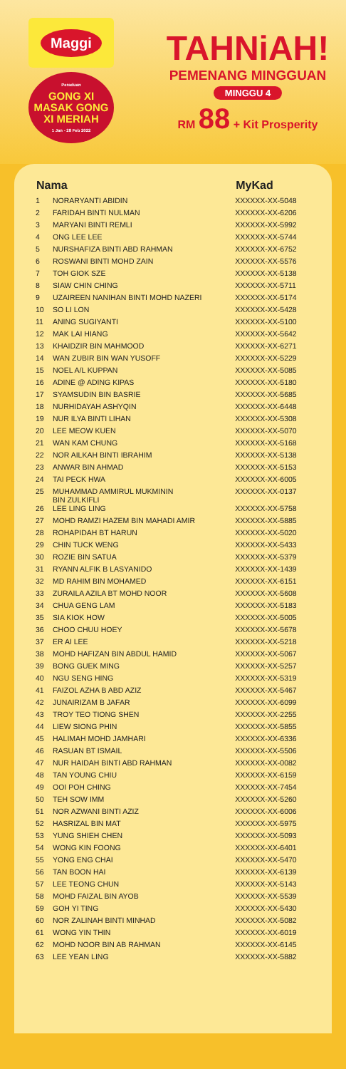Maggi
Peraduan
GONG XI MASAK GONG XI MERIAH
1 Jan - 28 Feb 2022
TAHNiAH!
PEMENANG MINGGUAN
MINGGU 4
RM 88 + Kit Prosperity
| Nama | | MyKad |
| --- | --- | --- |
| 1 | NORARYANTI ABIDIN | XXXXXX-XX-5048 |
| 2 | FARIDAH BINTI NULMAN | XXXXXX-XX-6206 |
| 3 | MARYANI BINTI REMLI | XXXXXX-XX-5992 |
| 4 | ONG LEE LEE | XXXXXX-XX-5744 |
| 5 | NURSHAFIZA BINTI ABD RAHMAN | XXXXXX-XX-6752 |
| 6 | ROSWANI BINTI MOHD ZAIN | XXXXXX-XX-5576 |
| 7 | TOH GIOK SZE | XXXXXX-XX-5138 |
| 8 | SIAW CHIN CHING | XXXXXX-XX-5711 |
| 9 | UZAIREEN NANIHAN BINTI MOHD NAZERI | XXXXXX-XX-5174 |
| 10 | SO LI LON | XXXXXX-XX-5428 |
| 11 | ANING SUGIYANTI | XXXXXX-XX-5100 |
| 12 | MAK LAI HIANG | XXXXXX-XX-5642 |
| 13 | KHAIDZIR BIN MAHMOOD | XXXXXX-XX-6271 |
| 14 | WAN ZUBIR BIN WAN YUSOFF | XXXXXX-XX-5229 |
| 15 | NOEL A/L KUPPAN | XXXXXX-XX-5085 |
| 16 | ADINE @ ADING KIPAS | XXXXXX-XX-5180 |
| 17 | SYAMSUDIN BIN BASRIE | XXXXXX-XX-5685 |
| 18 | NURHIDAYAH ASHYQIN | XXXXXX-XX-6448 |
| 19 | NUR ILYA BINTI LIHAN | XXXXXX-XX-5308 |
| 20 | LEE MEOW KUEN | XXXXXX-XX-5070 |
| 21 | WAN KAM CHUNG | XXXXXX-XX-5168 |
| 22 | NOR AILKAH BINTI IBRAHIM | XXXXXX-XX-5138 |
| 23 | ANWAR BIN AHMAD | XXXXXX-XX-5153 |
| 24 | TAI PECK HWA | XXXXXX-XX-6005 |
| 25 | MUHAMMAD AMMIRUL MUKMININ BIN ZULKIFLI | XXXXXX-XX-0137 |
| 26 | LEE LING LING | XXXXXX-XX-5758 |
| 27 | MOHD RAMZI HAZEM BIN MAHADI AMIR | XXXXXX-XX-5885 |
| 28 | ROHAPIDAH BT HARUN | XXXXXX-XX-5020 |
| 29 | CHIN TUCK WENG | XXXXXX-XX-5433 |
| 30 | ROZIE BIN SATUA | XXXXXX-XX-5379 |
| 31 | RYANN ALFIK B LASYANIDO | XXXXXX-XX-1439 |
| 32 | MD RAHIM BIN MOHAMED | XXXXXX-XX-6151 |
| 33 | ZURAILA AZILA BT MOHD NOOR | XXXXXX-XX-5608 |
| 34 | CHUA GENG LAM | XXXXXX-XX-5183 |
| 35 | SIA KIOK HOW | XXXXXX-XX-5005 |
| 36 | CHOO CHUU HOEY | XXXXXX-XX-5678 |
| 37 | ER AI LEE | XXXXXX-XX-5218 |
| 38 | MOHD HAFIZAN BIN ABDUL HAMID | XXXXXX-XX-5067 |
| 39 | BONG GUEK MING | XXXXXX-XX-5257 |
| 40 | NGU SENG HING | XXXXXX-XX-5319 |
| 41 | FAIZOL AZHA B ABD AZIZ | XXXXXX-XX-5467 |
| 42 | JUNAIRIZAM B JAFAR | XXXXXX-XX-6099 |
| 43 | TROY TEO TIONG SHEN | XXXXXX-XX-2255 |
| 44 | LIEW SIONG PHIN | XXXXXX-XX-5855 |
| 45 | HALIMAH MOHD JAMHARI | XXXXXX-XX-6336 |
| 46 | RASUAN BT ISMAIL | XXXXXX-XX-5506 |
| 47 | NUR HAIDAH BINTI ABD RAHMAN | XXXXXX-XX-0082 |
| 48 | TAN YOUNG CHIU | XXXXXX-XX-6159 |
| 49 | OOI POH CHING | XXXXXX-XX-7454 |
| 50 | TEH SOW IMM | XXXXXX-XX-5260 |
| 51 | NOR AZWANI BINTI AZIZ | XXXXXX-XX-6006 |
| 52 | HASRIZAL BIN MAT | XXXXXX-XX-5975 |
| 53 | YUNG SHIEH CHEN | XXXXXX-XX-5093 |
| 54 | WONG KIN FOONG | XXXXXX-XX-6401 |
| 55 | YONG ENG CHAI | XXXXXX-XX-5470 |
| 56 | TAN BOON HAI | XXXXXX-XX-6139 |
| 57 | LEE TEONG CHUN | XXXXXX-XX-5143 |
| 58 | MOHD FAIZAL BIN AYOB | XXXXXX-XX-5539 |
| 59 | GOH YI TING | XXXXXX-XX-5430 |
| 60 | NOR ZALINAH BINTI MINHAD | XXXXXX-XX-5082 |
| 61 | WONG YIN THIN | XXXXXX-XX-6019 |
| 62 | MOHD NOOR BIN AB RAHMAN | XXXXXX-XX-6145 |
| 63 | LEE YEAN LING | XXXXXX-XX-5882 |